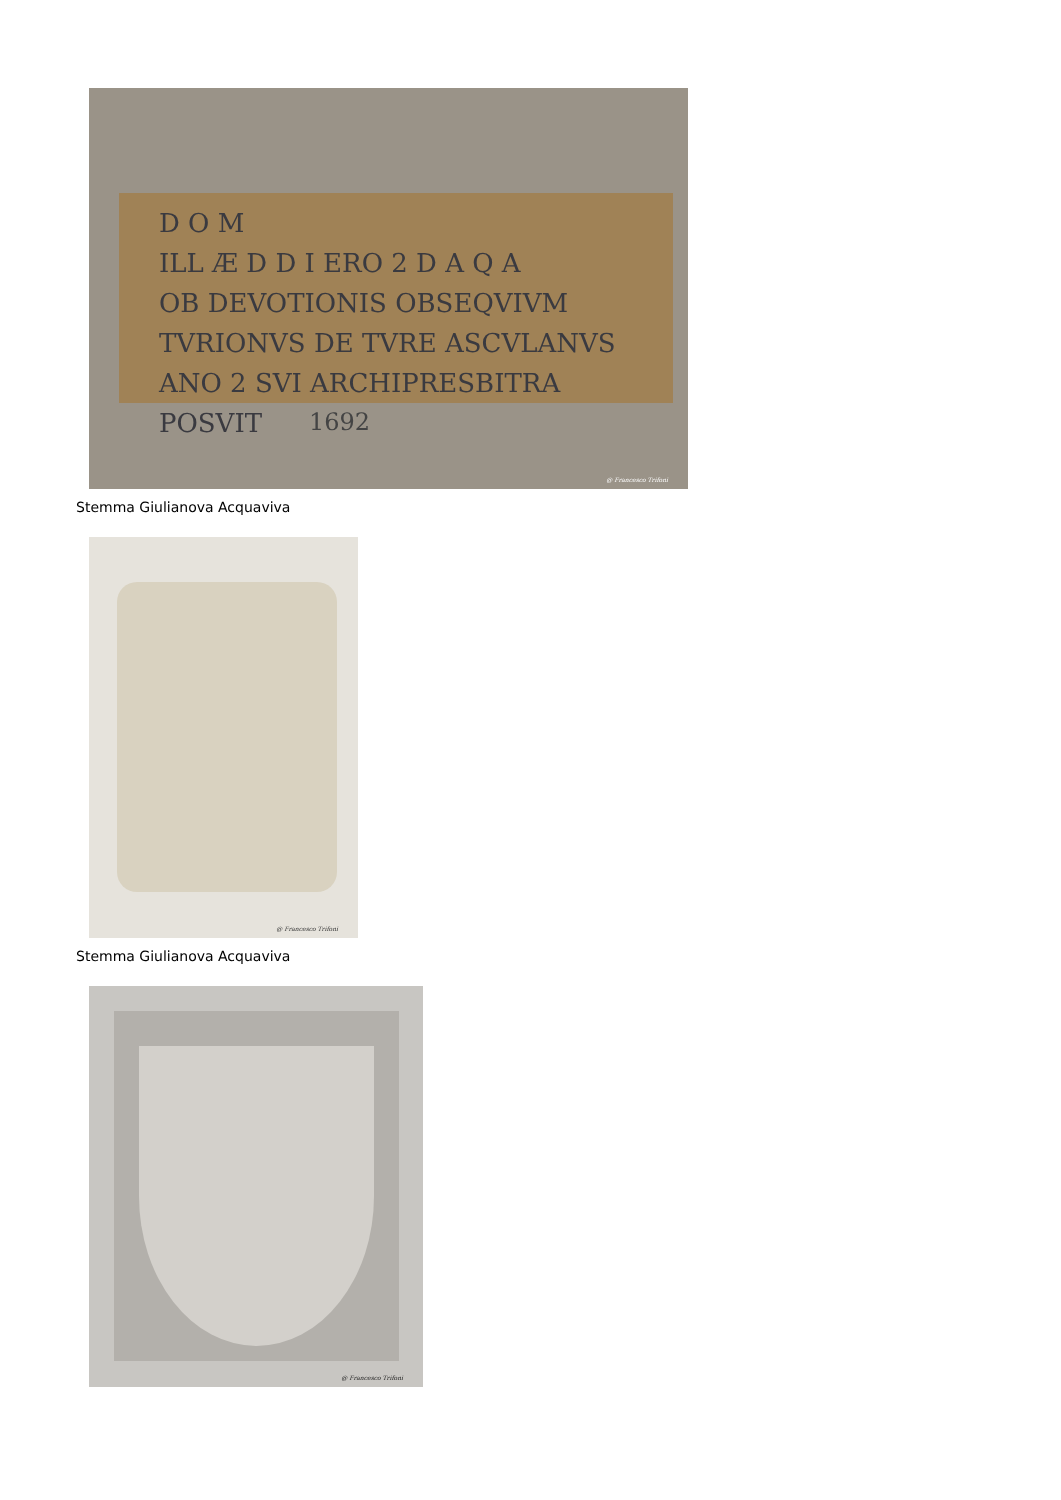D O M
ILL Æ D D I ERO 2 D A Q A
OB DEVOTIONIS OBSEQVIVM
TVRIONVS DE TVRE ASCVLANVS
ANO 2 SVI ARCHIPRESBITRA POSVIT
1692
@ Francesco Trifoni
Stemma Giulianova Acquaviva
@ Francesco Trifoni
Stemma Giulianova Acquaviva
@ Francesco Trifoni